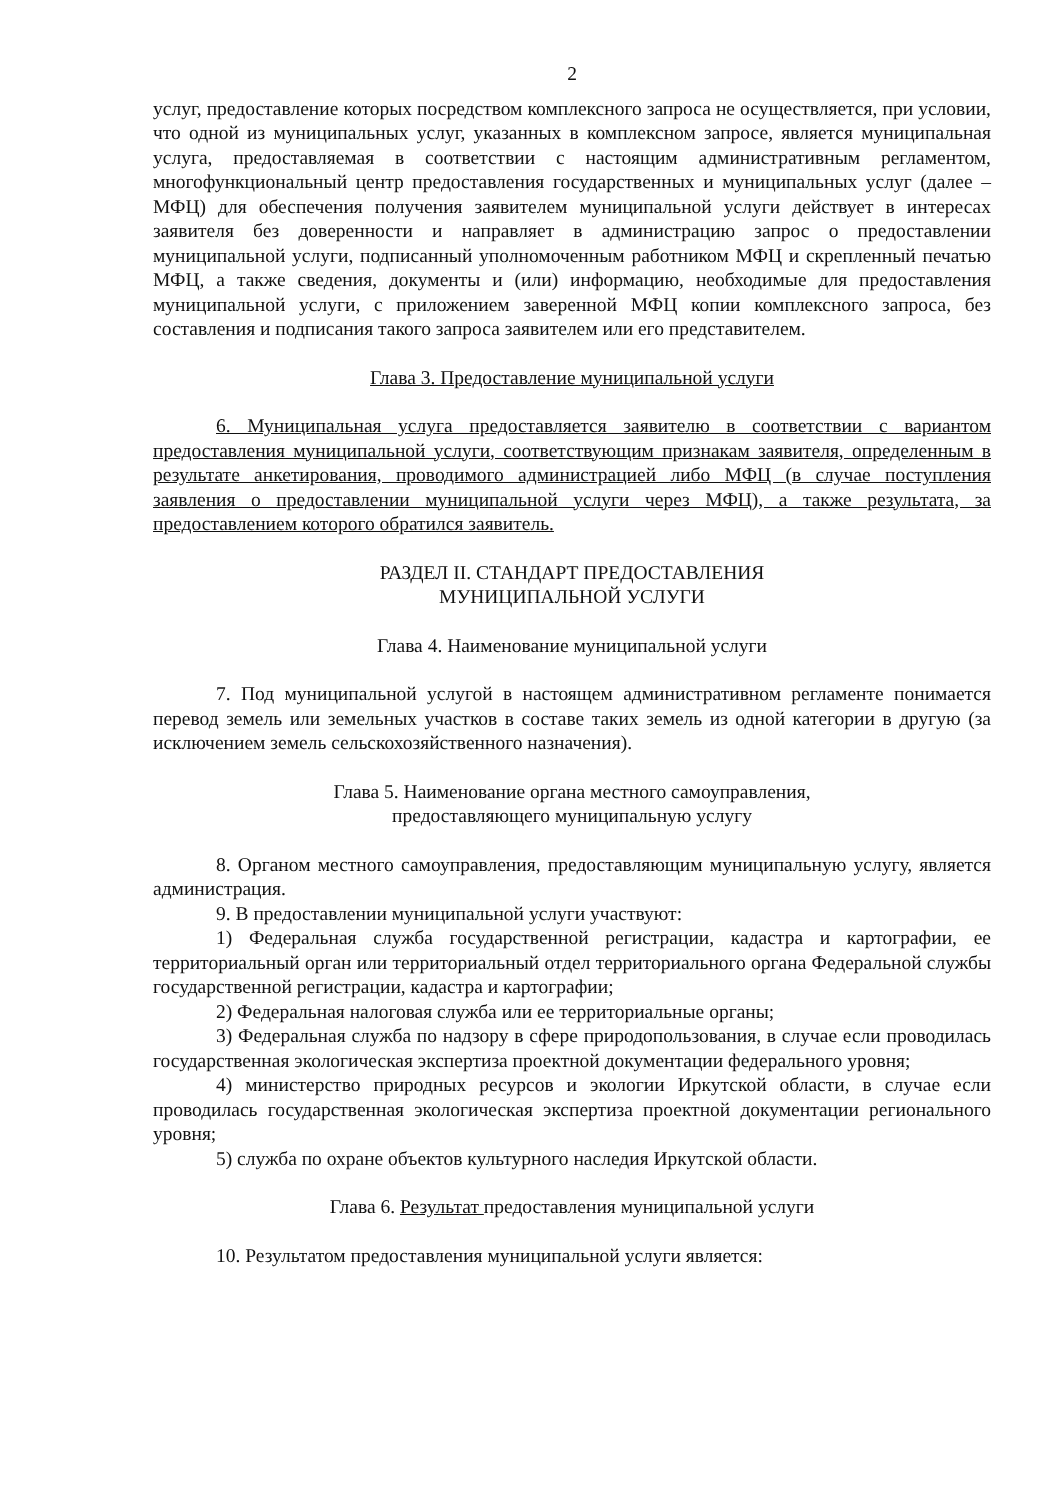2
услуг, предоставление которых посредством комплексного запроса не осуществляется, при условии, что одной из муниципальных услуг, указанных в комплексном запросе, является муниципальная услуга, предоставляемая в соответствии с настоящим административным регламентом, многофункциональный центр предоставления государственных и муниципальных услуг (далее – МФЦ) для обеспечения получения заявителем муниципальной услуги действует в интересах заявителя без доверенности и направляет в администрацию запрос о предоставлении муниципальной услуги, подписанный уполномоченным работником МФЦ и скрепленный печатью МФЦ, а также сведения, документы и (или) информацию, необходимые для предоставления муниципальной услуги, с приложением заверенной МФЦ копии комплексного запроса, без составления и подписания такого запроса заявителем или его представителем.
Глава 3. Предоставление муниципальной услуги
6. Муниципальная услуга предоставляется заявителю в соответствии с вариантом предоставления муниципальной услуги, соответствующим признакам заявителя, определенным в результате анкетирования, проводимого администрацией либо МФЦ (в случае поступления заявления о предоставлении муниципальной услуги через МФЦ), а также результата, за предоставлением которого обратился заявитель.
РАЗДЕЛ II. СТАНДАРТ ПРЕДОСТАВЛЕНИЯ
МУНИЦИПАЛЬНОЙ УСЛУГИ
Глава 4. Наименование муниципальной услуги
7. Под муниципальной услугой в настоящем административном регламенте понимается перевод земель или земельных участков в составе таких земель из одной категории в другую (за исключением земель сельскохозяйственного назначения).
Глава 5. Наименование органа местного самоуправления,
предоставляющего муниципальную услугу
8. Органом местного самоуправления, предоставляющим муниципальную услугу, является администрация.
9. В предоставлении муниципальной услуги участвуют:
1) Федеральная служба государственной регистрации, кадастра и картографии, ее территориальный орган или территориальный отдел территориального органа Федеральной службы государственной регистрации, кадастра и картографии;
2) Федеральная налоговая служба или ее территориальные органы;
3) Федеральная служба по надзору в сфере природопользования, в случае если проводилась государственная экологическая экспертиза проектной документации федерального уровня;
4) министерство природных ресурсов и экологии Иркутской области, в случае если проводилась государственная экологическая экспертиза проектной документации регионального уровня;
5) служба по охране объектов культурного наследия Иркутской области.
Глава 6. Результат предоставления муниципальной услуги
10. Результатом предоставления муниципальной услуги является: